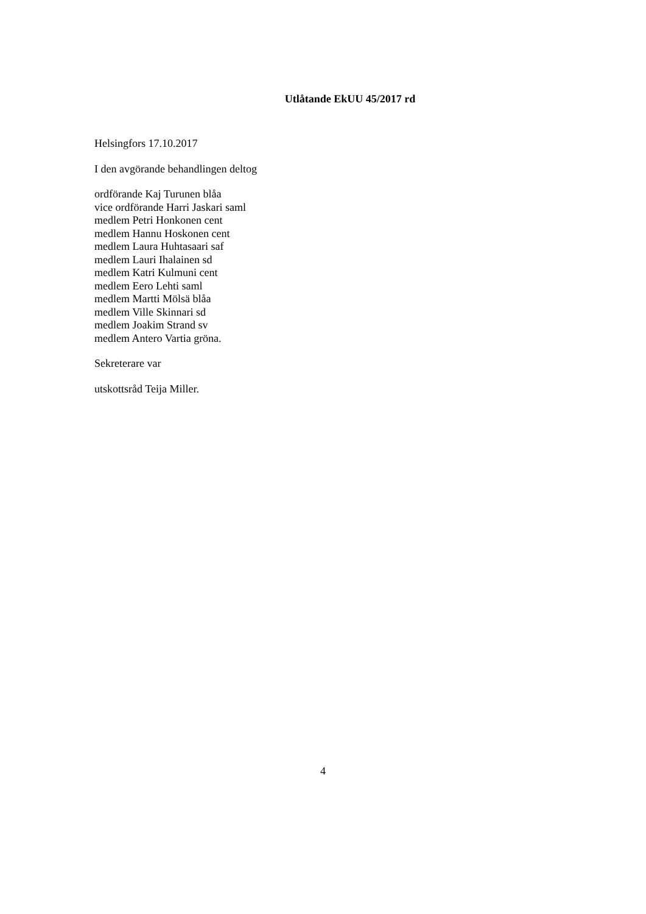Utlåtande EkUU 45/2017 rd
Helsingfors 17.10.2017
I den avgörande behandlingen deltog
ordförande Kaj Turunen blåa
vice ordförande Harri Jaskari saml
medlem Petri Honkonen cent
medlem Hannu Hoskonen cent
medlem Laura Huhtasaari saf
medlem Lauri Ihalainen sd
medlem Katri Kulmuni cent
medlem Eero Lehti saml
medlem Martti Mölsä blåa
medlem Ville Skinnari sd
medlem Joakim Strand sv
medlem Antero Vartia gröna.
Sekreterare var
utskottsråd Teija Miller.
4